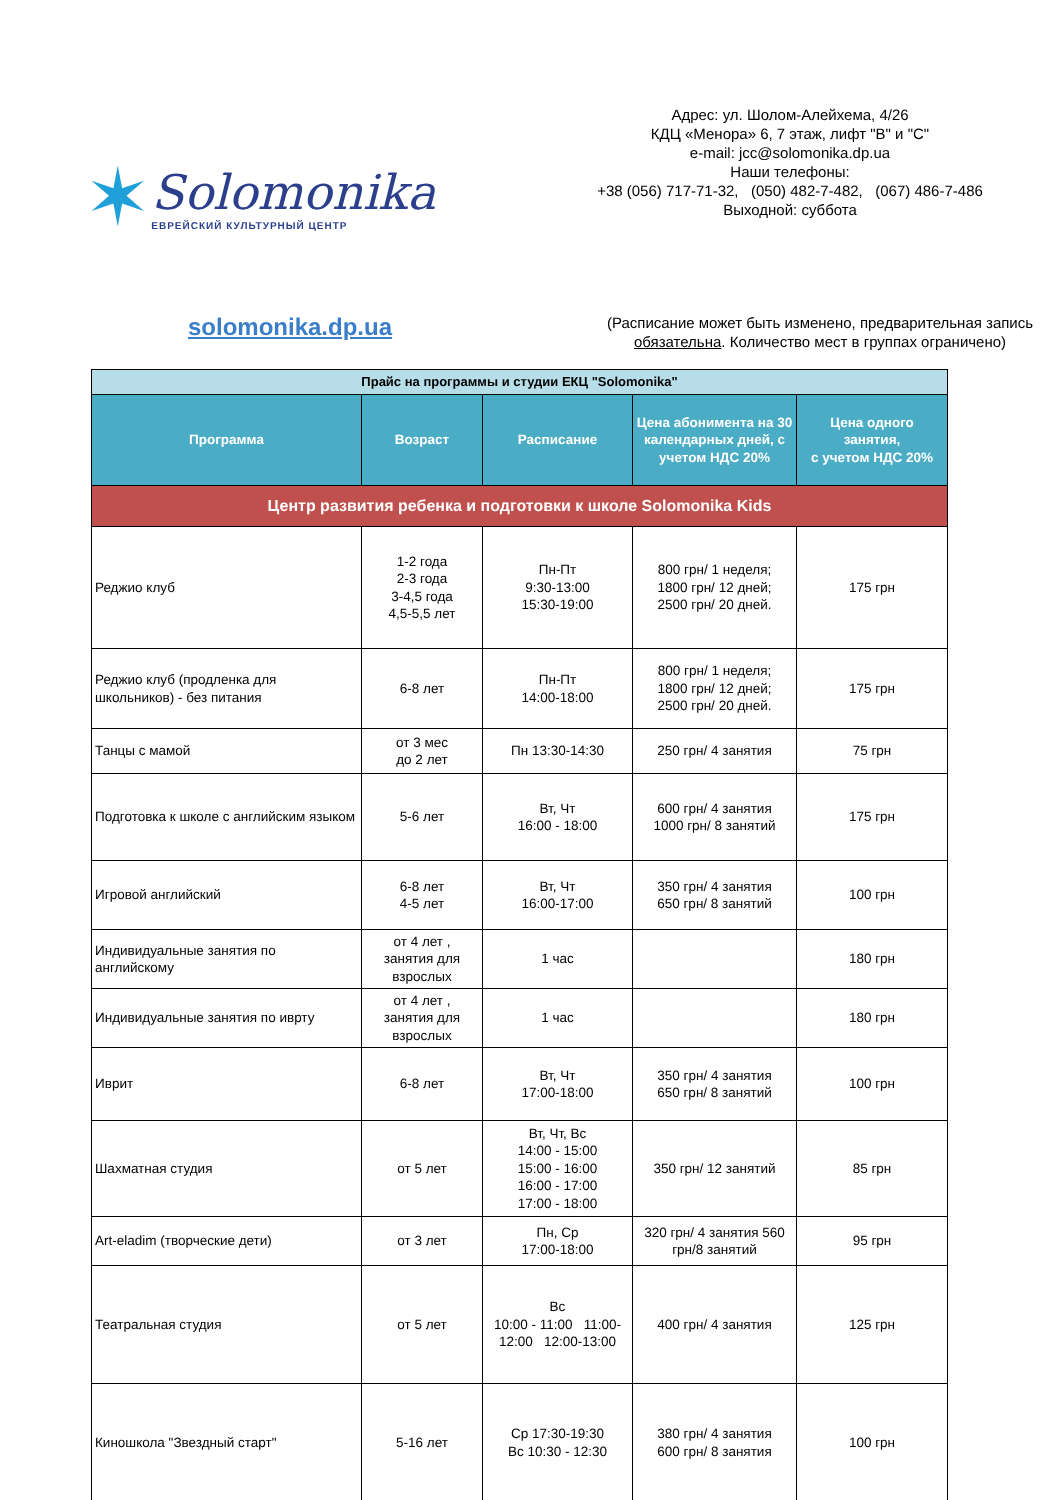✶
Solomonika
ЕВРЕЙСКИЙ КУЛЬТУРНЫЙ ЦЕНТР
Адрес: ул. Шолом-Алейхема, 4/26
КДЦ «Менора» 6, 7 этаж, лифт "В" и "С"
e-mail: jcc@solomonika.dp.ua
Наши телефоны:
+38 (056) 717-71-32, (050) 482-7-482, (067) 486-7-486
Выходной: суббота
solomonika.dp.ua
(Расписание может быть изменено, предварительная запись обязательна. Количество мест в группах ограничено)
| Прайс на программы и студии ЕКЦ "Solomonika" | | | | |
| --- | --- | --- | --- | --- |
| Программа | Возраст | Расписание | Цена абонимента на 30 календарных дней, с учетом НДС 20% | Цена одного занятия, с учетом НДС 20% |
| Центр развития ребенка и подготовки к школе Solomonika Kids | | | | |
| Реджио клуб | 1-2 года 2-3 года 3-4,5 года 4,5-5,5 лет | Пн-Пт 9:30-13:00 15:30-19:00 | 800 грн/ 1 неделя; 1800 грн/ 12 дней; 2500 грн/ 20 дней. | 175 грн |
| Реджио клуб (продленка для школьников) - без питания | 6-8 лет | Пн-Пт 14:00-18:00 | 800 грн/ 1 неделя; 1800 грн/ 12 дней; 2500 грн/ 20 дней. | 175 грн |
| Танцы с мамой | от 3 мес до 2 лет | Пн 13:30-14:30 | 250 грн/ 4 занятия | 75 грн |
| Подготовка к школе с английским языком | 5-6 лет | Вт, Чт 16:00 - 18:00 | 600 грн/ 4 занятия 1000 грн/ 8 занятий | 175 грн |
| Игровой английский | 6-8 лет 4-5 лет | Вт, Чт 16:00-17:00 | 350 грн/ 4 занятия 650 грн/ 8 занятий | 100 грн |
| Индивидуальные занятия по английскому | от 4 лет , занятия для взрослых | 1 час | | 180 грн |
| Индивидуальные занятия по иврту | от 4 лет , занятия для взрослых | 1 час | | 180 грн |
| Иврит | 6-8 лет | Вт, Чт 17:00-18:00 | 350 грн/ 4 занятия 650 грн/ 8 занятий | 100 грн |
| Шахматная студия | от 5 лет | Вт, Чт, Вс 14:00 - 15:00 15:00 - 16:00 16:00 - 17:00 17:00 - 18:00 | 350 грн/ 12 занятий | 85 грн |
| Art-eladim (творческие дети) | от 3 лет | Пн, Ср 17:00-18:00 | 320 грн/ 4 занятия 560 грн/8 занятий | 95 грн |
| Театральная студия | от 5 лет | Вс 10:00 - 11:00 11:00-12:00 12:00-13:00 | 400 грн/ 4 занятия | 125 грн |
| Киношкола "Звездный старт" | 5-16 лет | Ср 17:30-19:30 Вс 10:30 - 12:30 | 380 грн/ 4 занятия 600 грн/ 8 занятия | 100 грн |